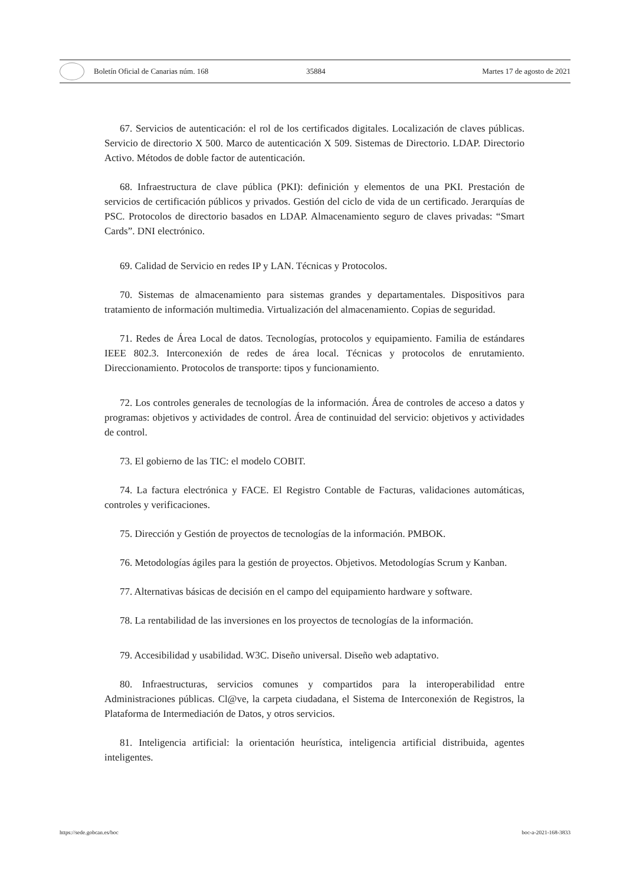Boletín Oficial de Canarias núm. 168 35884 Martes 17 de agosto de 2021
67. Servicios de autenticación: el rol de los certificados digitales. Localización de claves públicas. Servicio de directorio X 500. Marco de autenticación X 509. Sistemas de Directorio. LDAP. Directorio Activo. Métodos de doble factor de autenticación.
68. Infraestructura de clave pública (PKI): definición y elementos de una PKI. Prestación de servicios de certificación públicos y privados. Gestión del ciclo de vida de un certificado. Jerarquías de PSC. Protocolos de directorio basados en LDAP. Almacenamiento seguro de claves privadas: “Smart Cards”. DNI electrónico.
69. Calidad de Servicio en redes IP y LAN. Técnicas y Protocolos.
70. Sistemas de almacenamiento para sistemas grandes y departamentales. Dispositivos para tratamiento de información multimedia. Virtualización del almacenamiento. Copias de seguridad.
71. Redes de Área Local de datos. Tecnologías, protocolos y equipamiento. Familia de estándares IEEE 802.3. Interconexión de redes de área local. Técnicas y protocolos de enrutamiento. Direccionamiento. Protocolos de transporte: tipos y funcionamiento.
72. Los controles generales de tecnologías de la información. Área de controles de acceso a datos y programas: objetivos y actividades de control. Área de continuidad del servicio: objetivos y actividades de control.
73. El gobierno de las TIC: el modelo COBIT.
74. La factura electrónica y FACE. El Registro Contable de Facturas, validaciones automáticas, controles y verificaciones.
75. Dirección y Gestión de proyectos de tecnologías de la información. PMBOK.
76. Metodologías ágiles para la gestión de proyectos. Objetivos. Metodologías Scrum y Kanban.
77. Alternativas básicas de decisión en el campo del equipamiento hardware y software.
78. La rentabilidad de las inversiones en los proyectos de tecnologías de la información.
79. Accesibilidad y usabilidad. W3C. Diseño universal. Diseño web adaptativo.
80. Infraestructuras, servicios comunes y compartidos para la interoperabilidad entre Administraciones públicas. Cl@ve, la carpeta ciudadana, el Sistema de Interconexión de Registros, la Plataforma de Intermediación de Datos, y otros servicios.
81. Inteligencia artificial: la orientación heurística, inteligencia artificial distribuida, agentes inteligentes.
https://sede.gobcan.es/boc boc-a-2021-168-3833